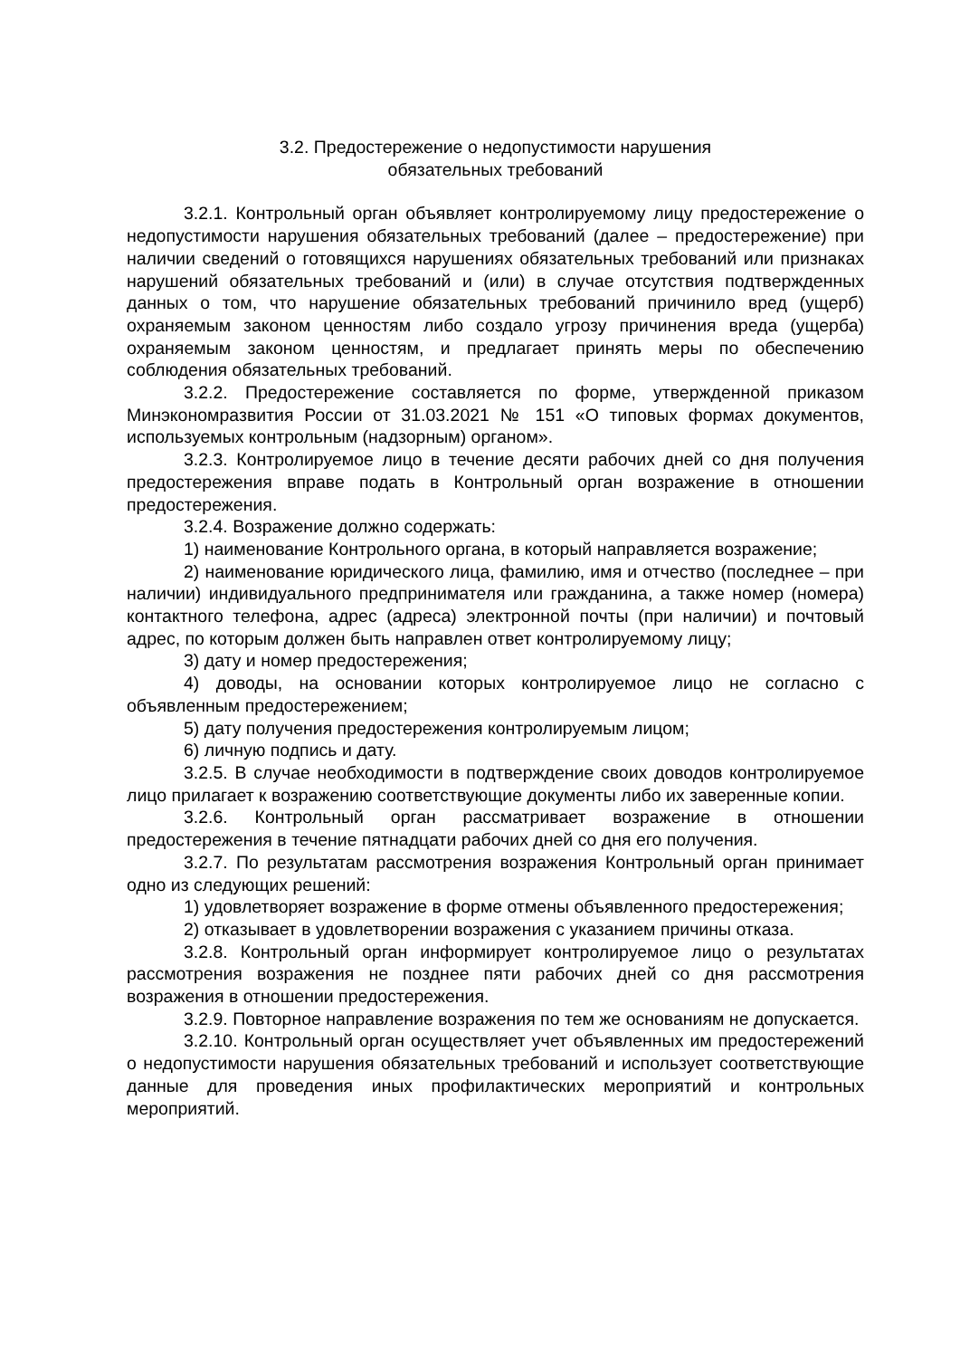3.2. Предостережение о недопустимости нарушения
обязательных требований
3.2.1. Контрольный орган объявляет контролируемому лицу предостережение о недопустимости нарушения обязательных требований (далее – предостережение) при наличии сведений о готовящихся нарушениях обязательных требований или признаках нарушений обязательных требований и (или) в случае отсутствия подтвержденных данных о том, что нарушение обязательных требований причинило вред (ущерб) охраняемым законом ценностям либо создало угрозу причинения вреда (ущерба) охраняемым законом ценностям, и предлагает принять меры по обеспечению соблюдения обязательных требований.
3.2.2. Предостережение составляется по форме, утвержденной приказом Минэкономразвития России от 31.03.2021 № 151 «О типовых формах документов, используемых контрольным (надзорным) органом».
3.2.3. Контролируемое лицо в течение десяти рабочих дней со дня получения предостережения вправе подать в Контрольный орган возражение в отношении предостережения.
3.2.4. Возражение должно содержать:
1) наименование Контрольного органа, в который направляется возражение;
2) наименование юридического лица, фамилию, имя и отчество (последнее – при наличии) индивидуального предпринимателя или гражданина, а также номер (номера) контактного телефона, адрес (адреса) электронной почты (при наличии) и почтовый адрес, по которым должен быть направлен ответ контролируемому лицу;
3) дату и номер предостережения;
4) доводы, на основании которых контролируемое лицо не согласно с объявленным предостережением;
5) дату получения предостережения контролируемым лицом;
6) личную подпись и дату.
3.2.5. В случае необходимости в подтверждение своих доводов контролируемое лицо прилагает к возражению соответствующие документы либо их заверенные копии.
3.2.6. Контрольный орган рассматривает возражение в отношении предостережения в течение пятнадцати рабочих дней со дня его получения.
3.2.7. По результатам рассмотрения возражения Контрольный орган принимает одно из следующих решений:
1) удовлетворяет возражение в форме отмены объявленного предостережения;
2) отказывает в удовлетворении возражения с указанием причины отказа.
3.2.8. Контрольный орган информирует контролируемое лицо о результатах рассмотрения возражения не позднее пяти рабочих дней со дня рассмотрения возражения в отношении предостережения.
3.2.9. Повторное направление возражения по тем же основаниям не допускается.
3.2.10. Контрольный орган осуществляет учет объявленных им предостережений о недопустимости нарушения обязательных требований и использует соответствующие данные для проведения иных профилактических мероприятий и контрольных мероприятий.